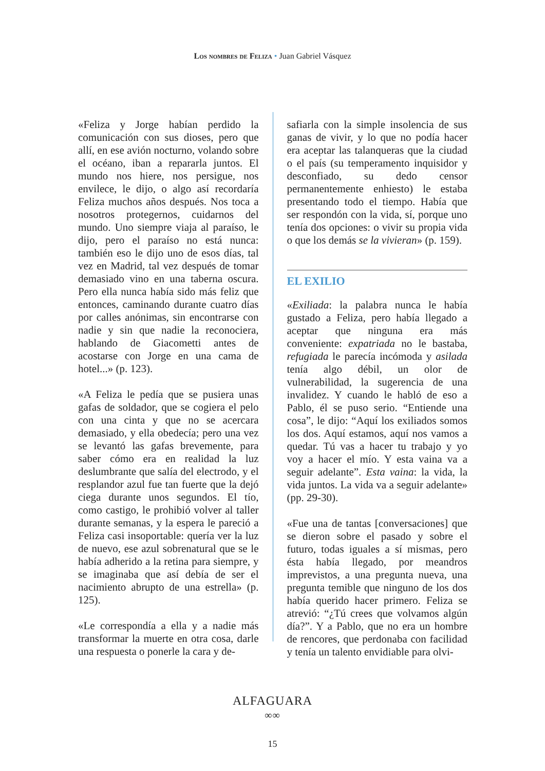Los nombres de Feliza • Juan Gabriel Vásquez
«Feliza y Jorge habían perdido la comunicación con sus dioses, pero que allí, en ese avión nocturno, volando sobre el océano, iban a repararla juntos. El mundo nos hiere, nos persigue, nos envilece, le dijo, o algo así recordaría Feliza muchos años después. Nos toca a nosotros protegernos, cuidarnos del mundo. Uno siempre viaja al paraíso, le dijo, pero el paraíso no está nunca: también eso le dijo uno de esos días, tal vez en Madrid, tal vez después de tomar demasiado vino en una taberna oscura. Pero ella nunca había sido más feliz que entonces, caminando durante cuatro días por calles anónimas, sin encontrarse con nadie y sin que nadie la reconociera, hablando de Giacometti antes de acostarse con Jorge en una cama de hotel...» (p. 123).
«A Feliza le pedía que se pusiera unas gafas de soldador, que se cogiera el pelo con una cinta y que no se acercara demasiado, y ella obedecía; pero una vez se levantó las gafas brevemente, para saber cómo era en realidad la luz deslumbrante que salía del electrodo, y el resplandor azul fue tan fuerte que la dejó ciega durante unos segundos. El tío, como castigo, le prohibió volver al taller durante semanas, y la espera le pareció a Feliza casi insoportable: quería ver la luz de nuevo, ese azul sobrenatural que se le había adherido a la retina para siempre, y se imaginaba que así debía de ser el nacimiento abrupto de una estrella» (p. 125).
«Le correspondía a ella y a nadie más transformar la muerte en otra cosa, darle una respuesta o ponerle la cara y de-
safiarla con la simple insolencia de sus ganas de vivir, y lo que no podía hacer era aceptar las talanqueras que la ciudad o el país (su temperamento inquisidor y desconfiado, su dedo censor permanentemente enhiesto) le estaba presentando todo el tiempo. Había que ser respondón con la vida, sí, porque uno tenía dos opciones: o vivir su propia vida o que los demás se la vivieran» (p. 159).
EL EXILIO
«Exiliada: la palabra nunca le había gustado a Feliza, pero había llegado a aceptar que ninguna era más conveniente: expatriada no le bastaba, refugiada le parecía incómoda y asilada tenía algo débil, un olor de vulnerabilidad, la sugerencia de una invalidez. Y cuando le habló de eso a Pablo, él se puso serio. “Entiende una cosa”, le dijo: “Aquí los exiliados somos los dos. Aquí estamos, aquí nos vamos a quedar. Tú vas a hacer tu trabajo y yo voy a hacer el mío. Y esta vaina va a seguir adelante”. Esta vaina: la vida, la vida juntos. La vida va a seguir adelante» (pp. 29-30).
«Fue una de tantas [conversaciones] que se dieron sobre el pasado y sobre el futuro, todas iguales a sí mismas, pero ésta había llegado, por meandros imprevistos, a una pregunta nueva, una pregunta temible que ninguno de los dos había querido hacer primero. Feliza se atrevió: “¿Tú crees que volvamos algún día?”. Y a Pablo, que no era un hombre de rencores, que perdonaba con facilidad y tenía un talento envidiable para olvi-
ALFAGUARA
∞∞
15